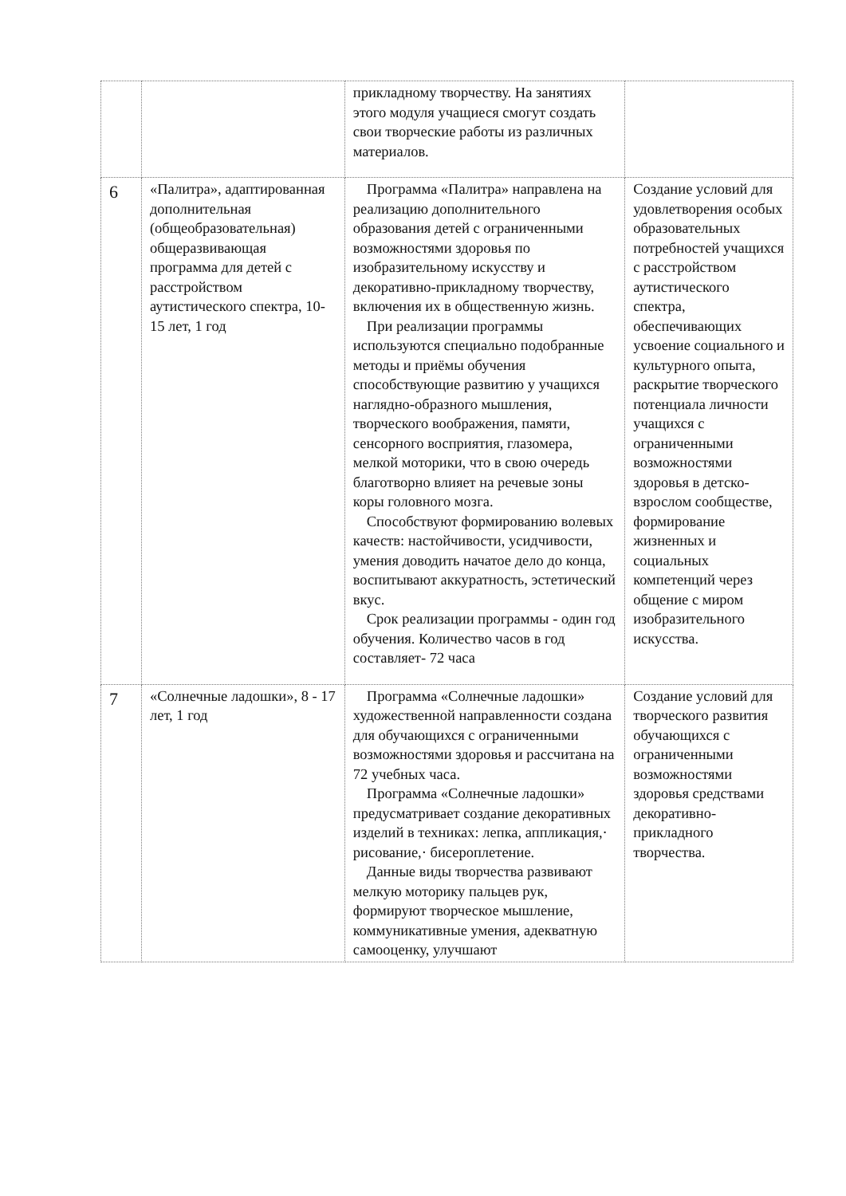| | | прикладному творчеству. На занятиях этого модуля учащиеся смогут создать свои творческие работы из различных материалов. | |
| 6 | «Палитра», адаптированная дополнительная (общеобразовательная) общеразвивающая программа для детей с расстройством аутистического спектра, 10-15 лет, 1 год | Программа «Палитра» направлена на реализацию дополнительного образования детей с ограниченными возможностями здоровья по изобразительному искусству и декоративно-прикладному творчеству, включения их в общественную жизнь. При реализации программы используются специально подобранные методы и приёмы обучения способствующие развитию у учащихся наглядно-образного мышления, творческого воображения, памяти, сенсорного восприятия, глазомера, мелкой моторики, что в свою очередь благотворно влияет на речевые зоны коры головного мозга. Способствуют формированию волевых качеств: настойчивости, усидчивости, умения доводить начатое дело до конца, воспитывают аккуратность, эстетический вкус. Срок реализации программы - один год обучения. Количество часов в год составляет- 72 часа | Создание условий для удовлетворения особых образовательных потребностей учащихся с расстройством аутистического спектра, обеспечивающих усвоение социального и культурного опыта, раскрытие творческого потенциала личности учащихся с ограниченными возможностями здоровья в детско-взрослом сообществе, формирование жизненных и социальных компетенций через общение с миром изобразительного искусства. |
| 7 | «Солнечные ладошки», 8 - 17 лет, 1 год | Программа «Солнечные ладошки» художественной направленности создана для обучающихся с ограниченными возможностями здоровья и рассчитана на 72 учебных часа. Программа «Солнечные ладошки» предусматривает создание декоративных изделий в техниках: лепка, аппликация,· рисование,· бисероплетение. Данные виды творчества развивают мелкую моторику пальцев рук, формируют творческое мышление, коммуникативные умения, адекватную самооценку, улучшают | Создание условий для творческого развития обучающихся с ограниченными возможностями здоровья средствами декоративно-прикладного творчества. |